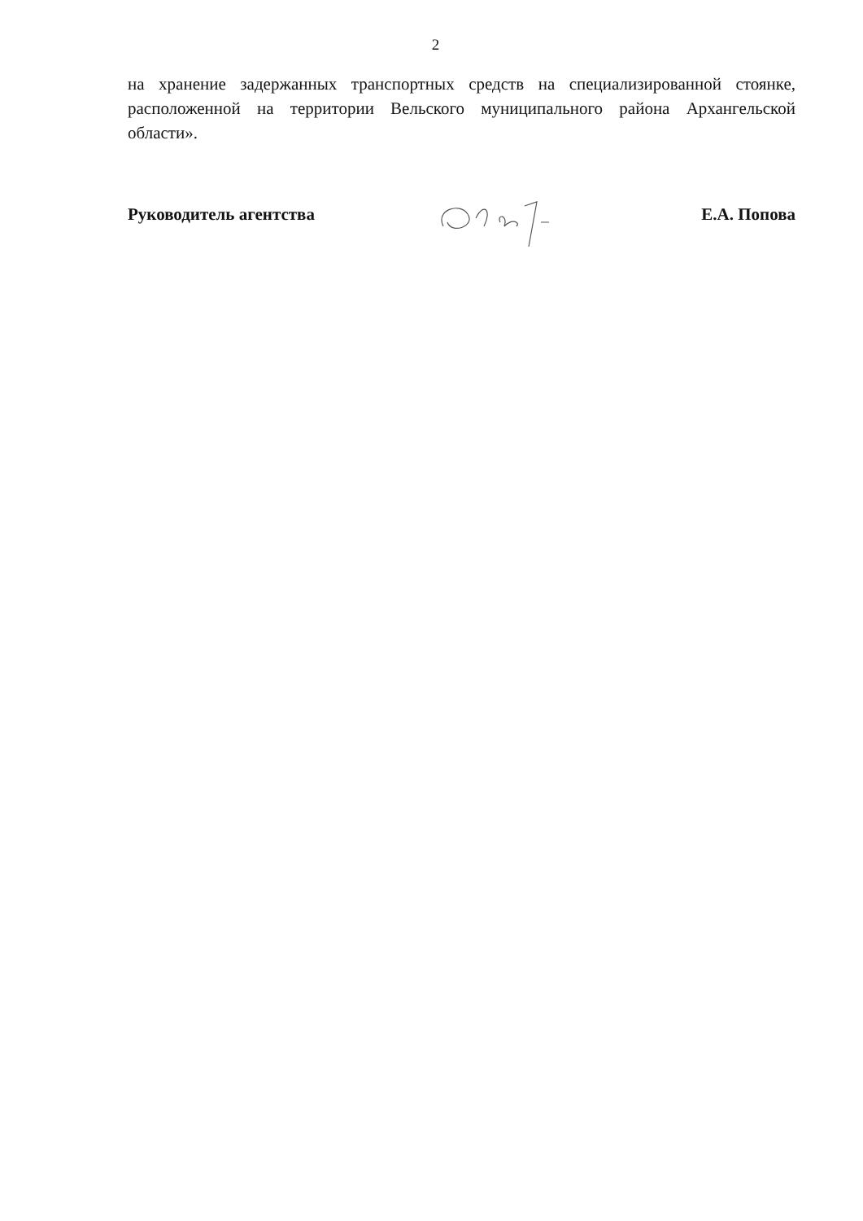2
на хранение задержанных транспортных средств на специализированной стоянке, расположенной на территории Вельского муниципального района Архангельской области».
Руководитель агентства Е.А. Попова